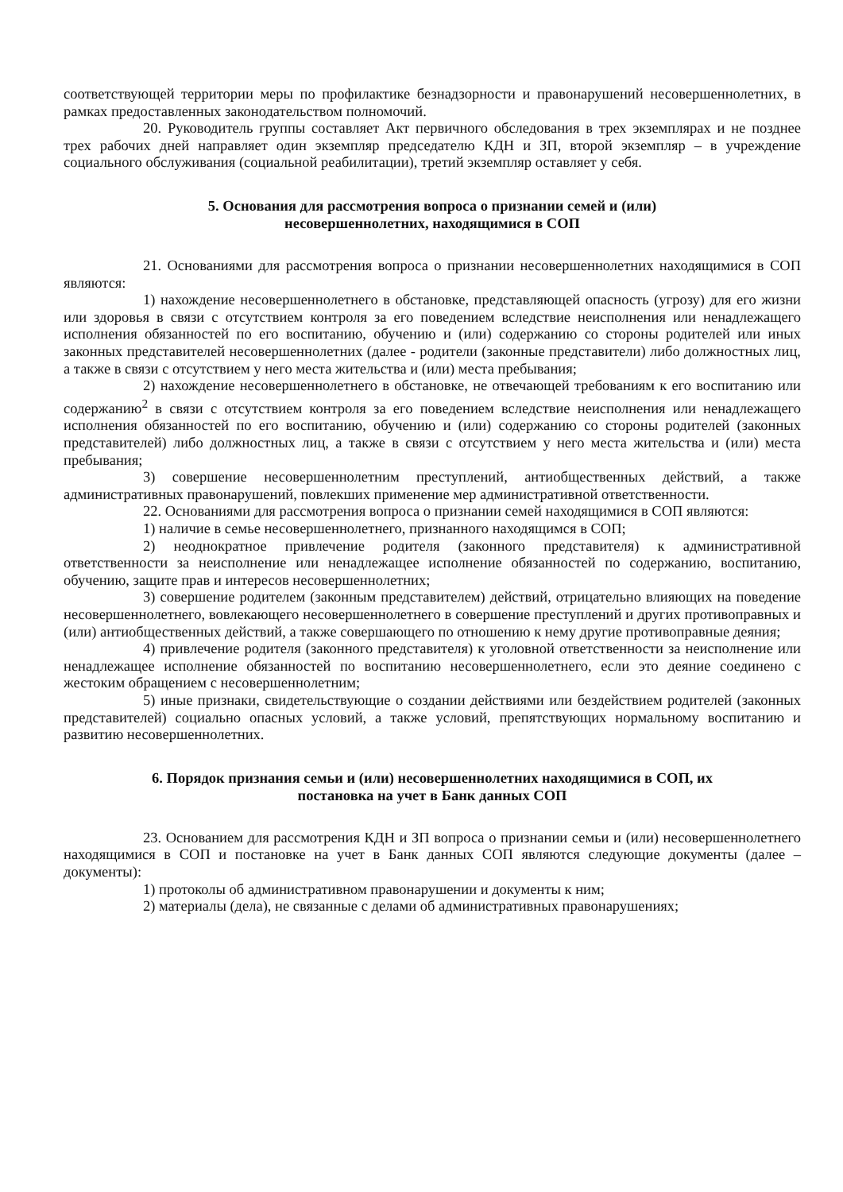соответствующей территории меры по профилактике безнадзорности и правонарушений несовершеннолетних, в рамках предоставленных законодательством полномочий.
20. Руководитель группы составляет Акт первичного обследования в трех экземплярах и не позднее трех рабочих дней направляет один экземпляр председателю КДН и ЗП, второй экземпляр – в учреждение социального обслуживания (социальной реабилитации), третий экземпляр оставляет у себя.
5. Основания для рассмотрения вопроса о признании семей и (или)
несовершеннолетних, находящимися в СОП
21. Основаниями для рассмотрения вопроса о признании несовершеннолетних находящимися в СОП являются:
1) нахождение несовершеннолетнего в обстановке, представляющей опасность (угрозу) для его жизни или здоровья в связи с отсутствием контроля за его поведением вследствие неисполнения или ненадлежащего исполнения обязанностей по его воспитанию, обучению и (или) содержанию со стороны родителей или иных законных представителей несовершеннолетних (далее - родители (законные представители) либо должностных лиц, а также в связи с отсутствием у него места жительства и (или) места пребывания;
2) нахождение несовершеннолетнего в обстановке, не отвечающей требованиям к его воспитанию или содержанию<sup>2</sup> в связи с отсутствием контроля за его поведением вследствие неисполнения или ненадлежащего исполнения обязанностей по его воспитанию, обучению и (или) содержанию со стороны родителей (законных представителей) либо должностных лиц, а также в связи с отсутствием у него места жительства и (или) места пребывания;
3) совершение несовершеннолетним преступлений, антиобщественных действий, а также административных правонарушений, повлекших применение мер административной ответственности.
22. Основаниями для рассмотрения вопроса о признании семей находящимися в СОП являются:
1) наличие в семье несовершеннолетнего, признанного находящимся в СОП;
2) неоднократное привлечение родителя (законного представителя) к административной ответственности за неисполнение или ненадлежащее исполнение обязанностей по содержанию, воспитанию, обучению, защите прав и интересов несовершеннолетних;
3) совершение родителем (законным представителем) действий, отрицательно влияющих на поведение несовершеннолетнего, вовлекающего несовершеннолетнего в совершение преступлений и других противоправных и (или) антиобщественных действий, а также совершающего по отношению к нему другие противоправные деяния;
4) привлечение родителя (законного представителя) к уголовной ответственности за неисполнение или ненадлежащее исполнение обязанностей по воспитанию несовершеннолетнего, если это деяние соединено с жестоким обращением с несовершеннолетним;
5) иные признаки, свидетельствующие о создании действиями или бездействием родителей (законных представителей) социально опасных условий, а также условий, препятствующих нормальному воспитанию и развитию несовершеннолетних.
6. Порядок признания семьи и (или) несовершеннолетних находящимися в СОП, их
постановка на учет в Банк данных СОП
23. Основанием для рассмотрения КДН и ЗП вопроса о признании семьи и (или) несовершеннолетнего находящимися в СОП и постановке на учет в Банк данных СОП являются следующие документы (далее – документы):
1) протоколы об административном правонарушении и документы к ним;
2) материалы (дела), не связанные с делами об административных правонарушениях;